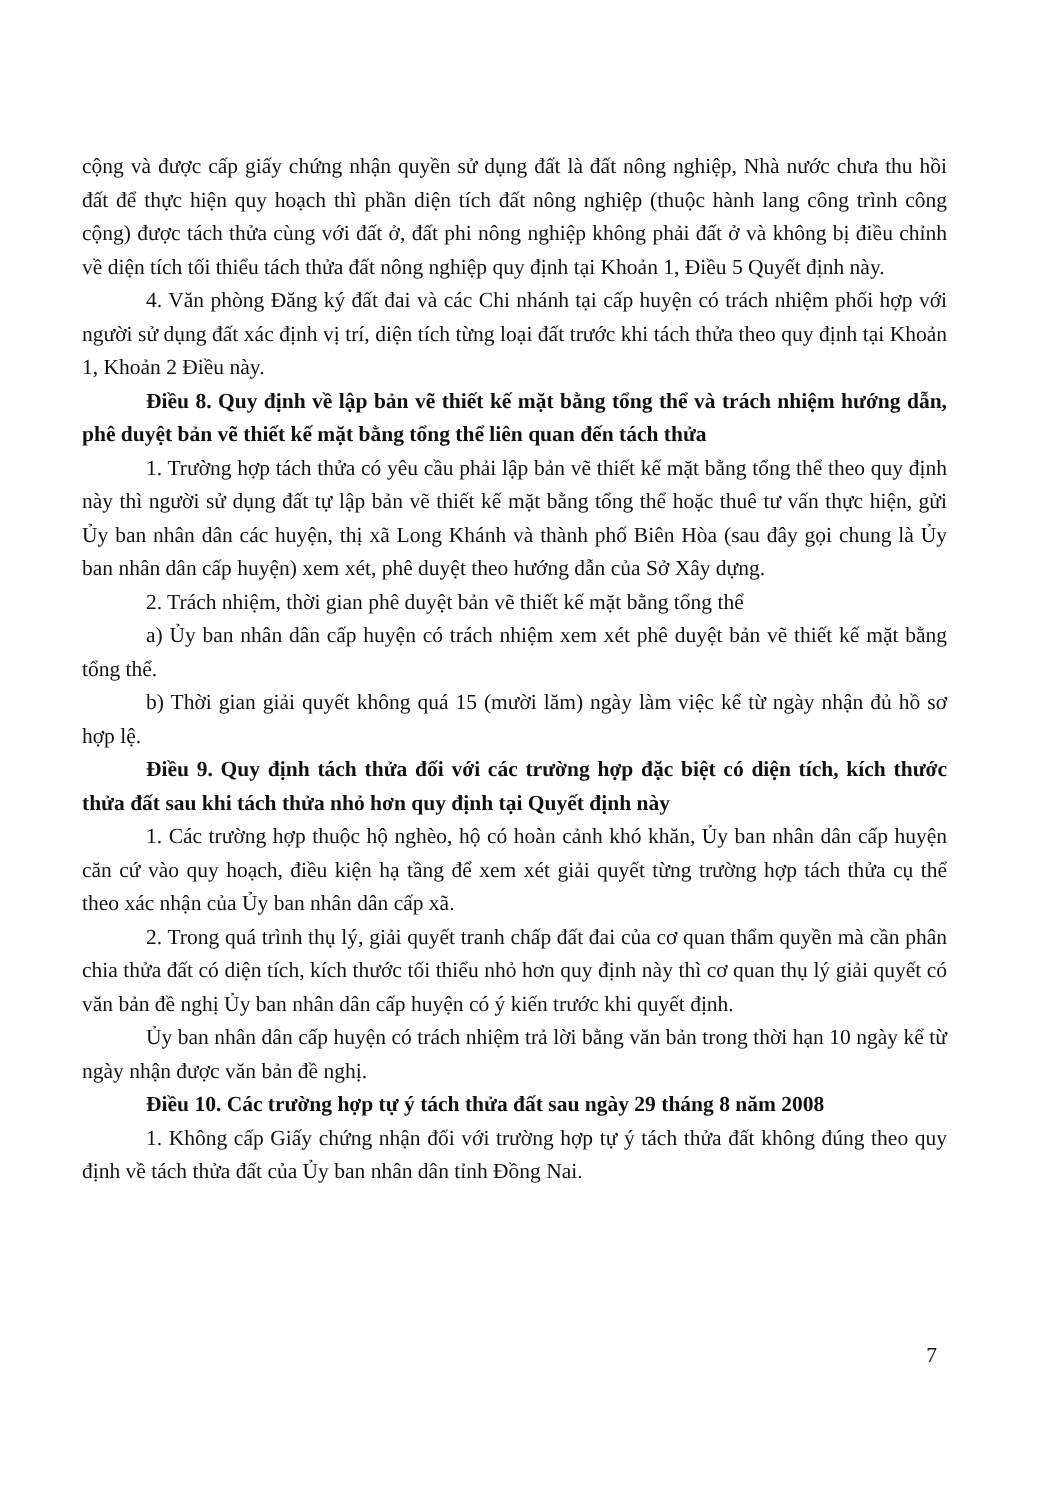cộng và được cấp giấy chứng nhận quyền sử dụng đất là đất nông nghiệp, Nhà nước chưa thu hồi đất để thực hiện quy hoạch thì phần diện tích đất nông nghiệp (thuộc hành lang công trình công cộng) được tách thửa cùng với đất ở, đất phi nông nghiệp không phải đất ở và không bị điều chỉnh về diện tích tối thiểu tách thửa đất nông nghiệp quy định tại Khoản 1, Điều 5 Quyết định này.
4. Văn phòng Đăng ký đất đai và các Chi nhánh tại cấp huyện có trách nhiệm phối hợp với người sử dụng đất xác định vị trí, diện tích từng loại đất trước khi tách thửa theo quy định tại Khoản 1, Khoản 2 Điều này.
Điều 8. Quy định về lập bản vẽ thiết kế mặt bằng tổng thể và trách nhiệm hướng dẫn, phê duyệt bản vẽ thiết kế mặt bằng tổng thể liên quan đến tách thửa
1. Trường hợp tách thửa có yêu cầu phải lập bản vẽ thiết kế mặt bằng tổng thể theo quy định này thì người sử dụng đất tự lập bản vẽ thiết kế mặt bằng tổng thể hoặc thuê tư vấn thực hiện, gửi Ủy ban nhân dân các huyện, thị xã Long Khánh và thành phố Biên Hòa (sau đây gọi chung là Ủy ban nhân dân cấp huyện) xem xét, phê duyệt theo hướng dẫn của Sở Xây dựng.
2. Trách nhiệm, thời gian phê duyệt bản vẽ thiết kế mặt bằng tổng thể
a) Ủy ban nhân dân cấp huyện có trách nhiệm xem xét phê duyệt bản vẽ thiết kế mặt bằng tổng thể.
b) Thời gian giải quyết không quá 15 (mười lăm) ngày làm việc kể từ ngày nhận đủ hồ sơ hợp lệ.
Điều 9. Quy định tách thửa đối với các trường hợp đặc biệt có diện tích, kích thước thửa đất sau khi tách thửa nhỏ hơn quy định tại Quyết định này
1. Các trường hợp thuộc hộ nghèo, hộ có hoàn cảnh khó khăn, Ủy ban nhân dân cấp huyện căn cứ vào quy hoạch, điều kiện hạ tầng để xem xét giải quyết từng trường hợp tách thửa cụ thể theo xác nhận của Ủy ban nhân dân cấp xã.
2. Trong quá trình thụ lý, giải quyết tranh chấp đất đai của cơ quan thẩm quyền mà cần phân chia thửa đất có diện tích, kích thước tối thiểu nhỏ hơn quy định này thì cơ quan thụ lý giải quyết có văn bản đề nghị Ủy ban nhân dân cấp huyện có ý kiến trước khi quyết định.
Ủy ban nhân dân cấp huyện có trách nhiệm trả lời bằng văn bản trong thời hạn 10 ngày kể từ ngày nhận được văn bản đề nghị.
Điều 10. Các trường hợp tự ý tách thửa đất sau ngày 29 tháng 8 năm 2008
1. Không cấp Giấy chứng nhận đối với trường hợp tự ý tách thửa đất không đúng theo quy định về tách thửa đất của Ủy ban nhân dân tỉnh Đồng Nai.
7